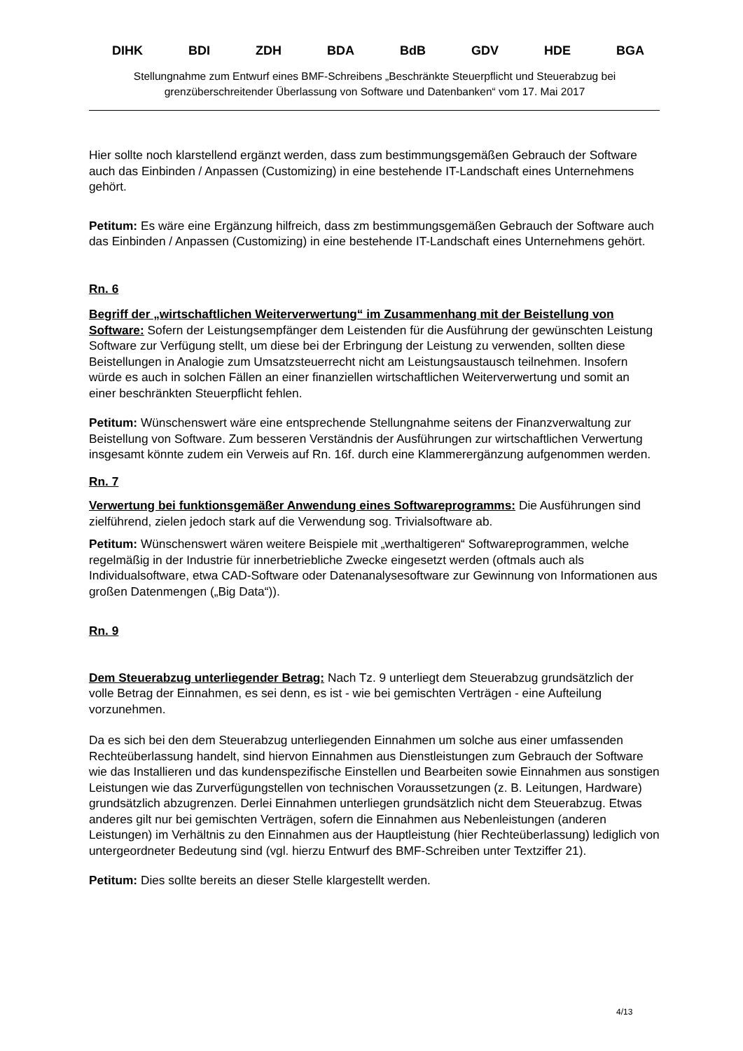DIHK BDI ZDH BDA BdB GDV HDE BGA
Stellungnahme zum Entwurf eines BMF-Schreibens „Beschränkte Steuerpflicht und Steuerabzug bei grenzüberschreitender Überlassung von Software und Datenbanken“ vom 17. Mai 2017
Hier sollte noch klarstellend ergänzt werden, dass zum bestimmungsgemäßen Gebrauch der Software auch das Einbinden / Anpassen (Customizing) in eine bestehende IT-Landschaft eines Unternehmens gehört.
Petitum: Es wäre eine Ergänzung hilfreich, dass zm bestimmungsgemäßen Gebrauch der Software auch das Einbinden / Anpassen (Customizing) in eine bestehende IT-Landschaft eines Unternehmens gehört.
Rn. 6
Begriff der „wirtschaftlichen Weiterverwertung“ im Zusammenhang mit der Beistellung von Software: Sofern der Leistungsempfänger dem Leistenden für die Ausführung der gewünschten Leistung Software zur Verfügung stellt, um diese bei der Erbringung der Leistung zu verwenden, sollten diese Beistellungen in Analogie zum Umsatzsteuerrecht nicht am Leistungsaustausch teilnehmen. Insofern würde es auch in solchen Fällen an einer finanziellen wirtschaftlichen Weiterverwertung und somit an einer beschränkten Steuerpflicht fehlen.
Petitum: Wünschenswert wäre eine entsprechende Stellungnahme seitens der Finanzverwaltung zur Beistellung von Software. Zum besseren Verständnis der Ausführungen zur wirtschaftlichen Verwertung insgesamt könnte zudem ein Verweis auf Rn. 16f. durch eine Klammerergänzung aufgenommen werden.
Rn. 7
Verwertung bei funktionsgemäßer Anwendung eines Softwareprogramms: Die Ausführungen sind zielführend, zielen jedoch stark auf die Verwendung sog. Trivialsoftware ab.
Petitum: Wünschenswert wären weitere Beispiele mit „werthaltigeren“ Softwareprogrammen, welche regelmäßig in der Industrie für innerbetriebliche Zwecke eingesetzt werden (oftmals auch als Individualsoftware, etwa CAD-Software oder Datenanalysesoftware zur Gewinnung von Informationen aus großen Datenmengen („Big Data“)).
Rn. 9
Dem Steuerabzug unterliegender Betrag: Nach Tz. 9 unterliegt dem Steuerabzug grundsätzlich der volle Betrag der Einnahmen, es sei denn, es ist - wie bei gemischten Verträgen - eine Aufteilung vorzunehmen.
Da es sich bei den dem Steuerabzug unterliegenden Einnahmen um solche aus einer umfassenden Rechteüberlassung handelt, sind hiervon Einnahmen aus Dienstleistungen zum Gebrauch der Software wie das Installieren und das kundenspezifische Einstellen und Bearbeiten sowie Einnahmen aus sonstigen Leistungen wie das Zurverfügungstellen von technischen Voraussetzungen (z. B. Leitungen, Hardware) grundsätzlich abzugrenzen. Derlei Einnahmen unterliegen grundsätzlich nicht dem Steuerabzug. Etwas anderes gilt nur bei gemischten Verträgen, sofern die Einnahmen aus Nebenleistungen (anderen Leistungen) im Verhältnis zu den Einnahmen aus der Hauptleistung (hier Rechteüberlassung) lediglich von untergeordneter Bedeutung sind (vgl. hierzu Entwurf des BMF-Schreiben unter Textziffer 21).
Petitum: Dies sollte bereits an dieser Stelle klargestellt werden.
4/13